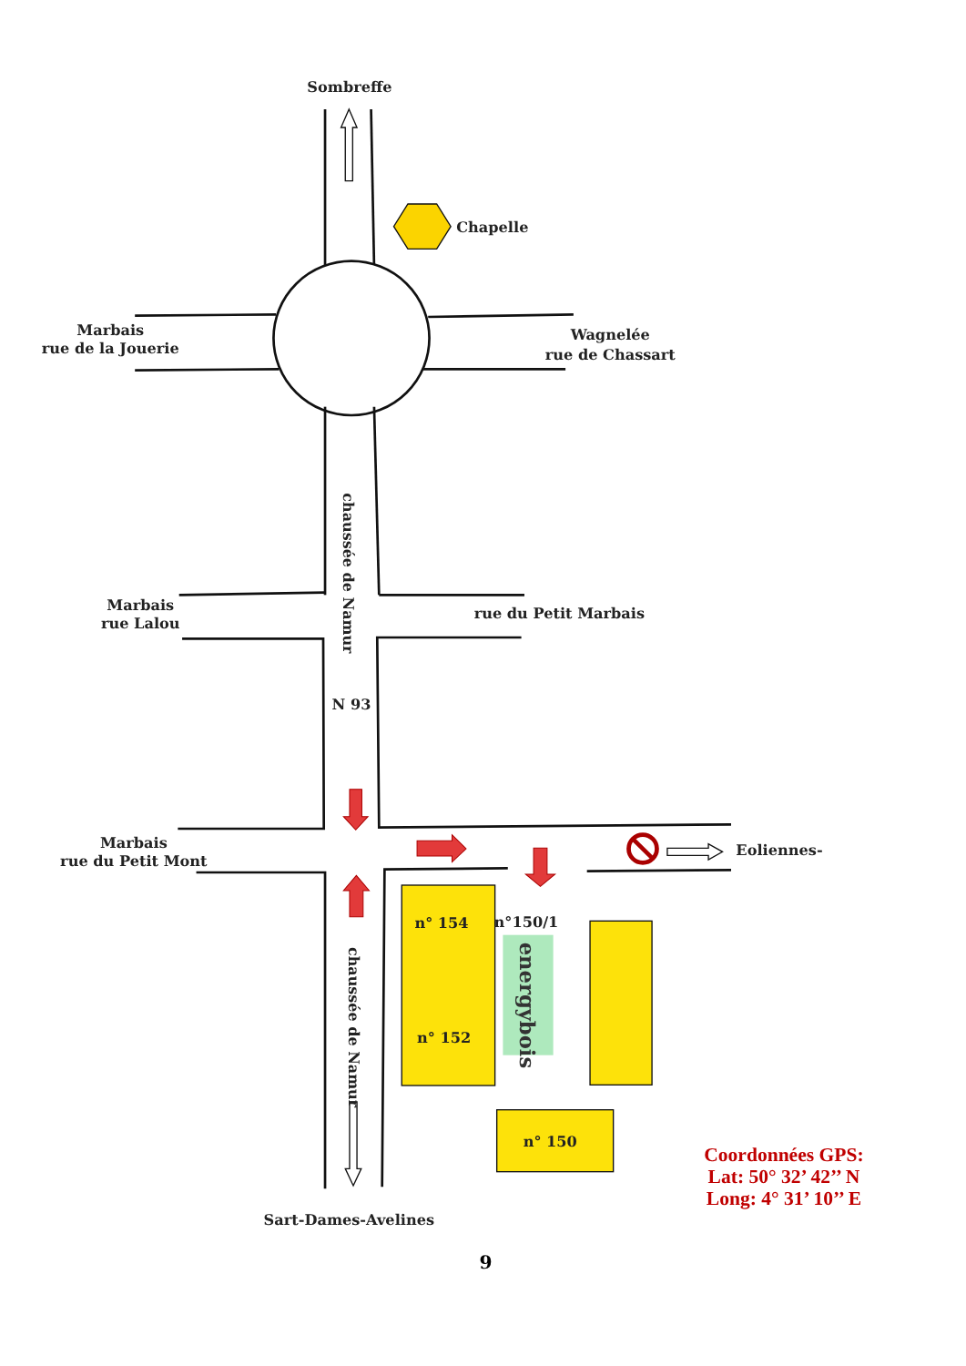Sombreffe
Chapelle
Marbais
rue de la Jouerie
Wagnelée
rue de Chassart
chaussée de Namur
Marbais
rue Lalou
rue du Petit Marbais
N 93
Marbais
rue du Petit Mont
Eoliennes-
n° 154
n°150/1
energybois
chaussée de Namur
n° 152
n° 150
Coordonnées GPS:
Lat: 50° 32’ 42’’ N
Long: 4° 31’ 10’’ E
Sart-Dames-Avelines
9